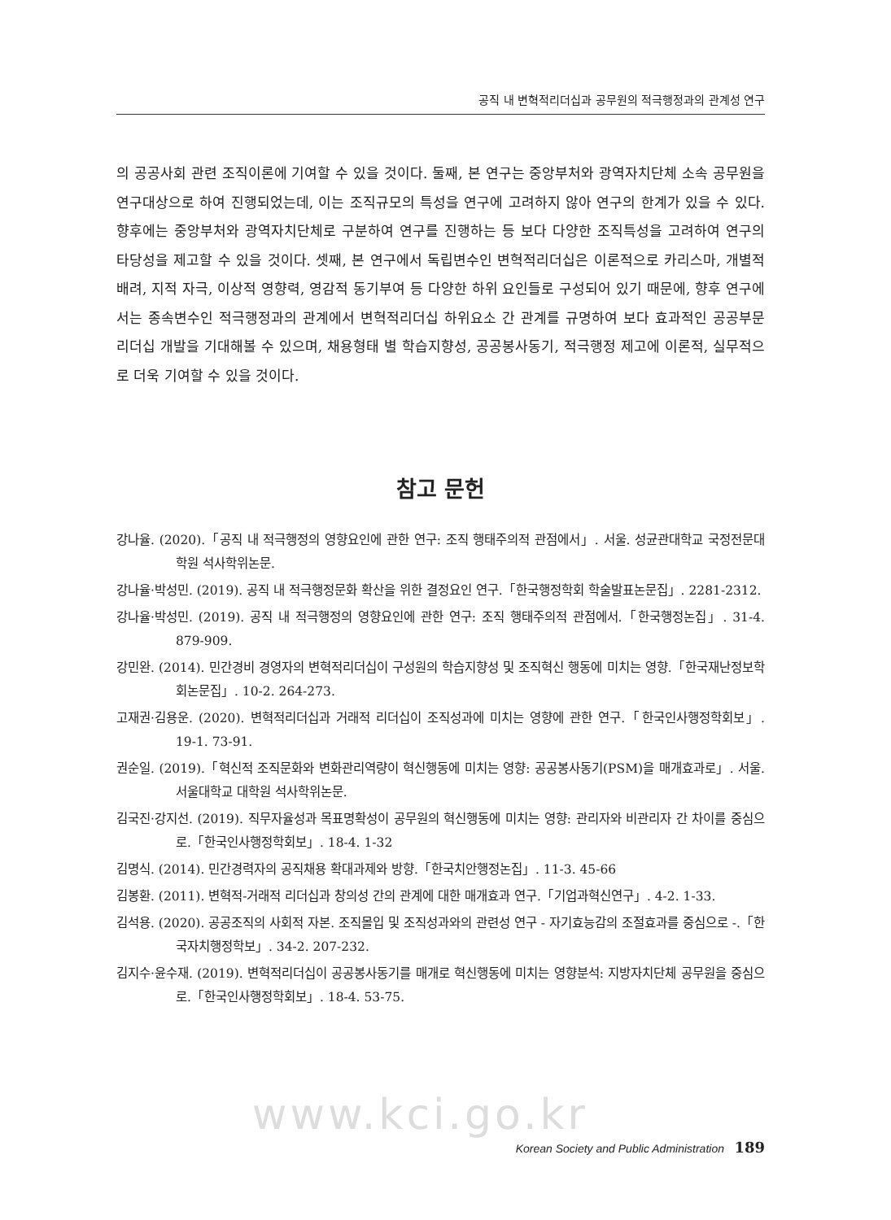공직 내 변혁적리더십과 공무원의 적극행정과의 관계성 연구
의 공공사회 관련 조직이론에 기여할 수 있을 것이다. 둘째, 본 연구는 중앙부처와 광역자치단체 소속 공무원을 연구대상으로 하여 진행되었는데, 이는 조직규모의 특성을 연구에 고려하지 않아 연구의 한계가 있을 수 있다. 향후에는 중앙부처와 광역자치단체로 구분하여 연구를 진행하는 등 보다 다양한 조직특성을 고려하여 연구의 타당성을 제고할 수 있을 것이다. 셋째, 본 연구에서 독립변수인 변혁적리더십은 이론적으로 카리스마, 개별적 배려, 지적 자극, 이상적 영향력, 영감적 동기부여 등 다양한 하위 요인들로 구성되어 있기 때문에, 향후 연구에서는 종속변수인 적극행정과의 관계에서 변혁적리더십 하위요소 간 관계를 규명하여 보다 효과적인 공공부문 리더십 개발을 기대해볼 수 있으며, 채용형태 별 학습지향성, 공공봉사동기, 적극행정 제고에 이론적, 실무적으로 더욱 기여할 수 있을 것이다.
참고 문헌
강나율. (2020).「공직 내 적극행정의 영향요인에 관한 연구: 조직 행태주의적 관점에서」. 서울. 성균관대학교 국정전문대학원 석사학위논문.
강나율·박성민. (2019). 공직 내 적극행정문화 확산을 위한 결정요인 연구.「한국행정학회 학술발표논문집」. 2281-2312.
강나율·박성민. (2019). 공직 내 적극행정의 영향요인에 관한 연구: 조직 행태주의적 관점에서.「한국행정논집」. 31-4. 879-909.
강민완. (2014). 민간경비 경영자의 변혁적리더십이 구성원의 학습지향성 및 조직혁신 행동에 미치는 영향.「한국재난정보학회논문집」. 10-2. 264-273.
고재권·김용운. (2020). 변혁적리더십과 거래적 리더십이 조직성과에 미치는 영향에 관한 연구.「한국인사행정학회보」. 19-1. 73-91.
권순일. (2019).「혁신적 조직문화와 변화관리역량이 혁신행동에 미치는 영향: 공공봉사동기(PSM)을 매개효과로」. 서울. 서울대학교 대학원 석사학위논문.
김국진·강지선. (2019). 직무자율성과 목표명확성이 공무원의 혁신행동에 미치는 영향: 관리자와 비관리자 간 차이를 중심으로.「한국인사행정학회보」. 18-4. 1-32
김명식. (2014). 민간경력자의 공직채용 확대과제와 방향.「한국치안행정논집」. 11-3. 45-66
김봉환. (2011). 변혁적-거래적 리더십과 창의성 간의 관계에 대한 매개효과 연구.「기업과혁신연구」. 4-2. 1-33.
김석용. (2020). 공공조직의 사회적 자본. 조직몰입 및 조직성과와의 관련성 연구 - 자기효능감의 조절효과를 중심으로 -.「한국자치행정학보」. 34-2. 207-232.
김지수·윤수재. (2019). 변혁적리더십이 공공봉사동기를 매개로 혁신행동에 미치는 영향분석: 지방자치단체 공무원을 중심으로.「한국인사행정학회보」. 18-4. 53-75.
www.kci.go.kr
Korean Society and Public Administration 189